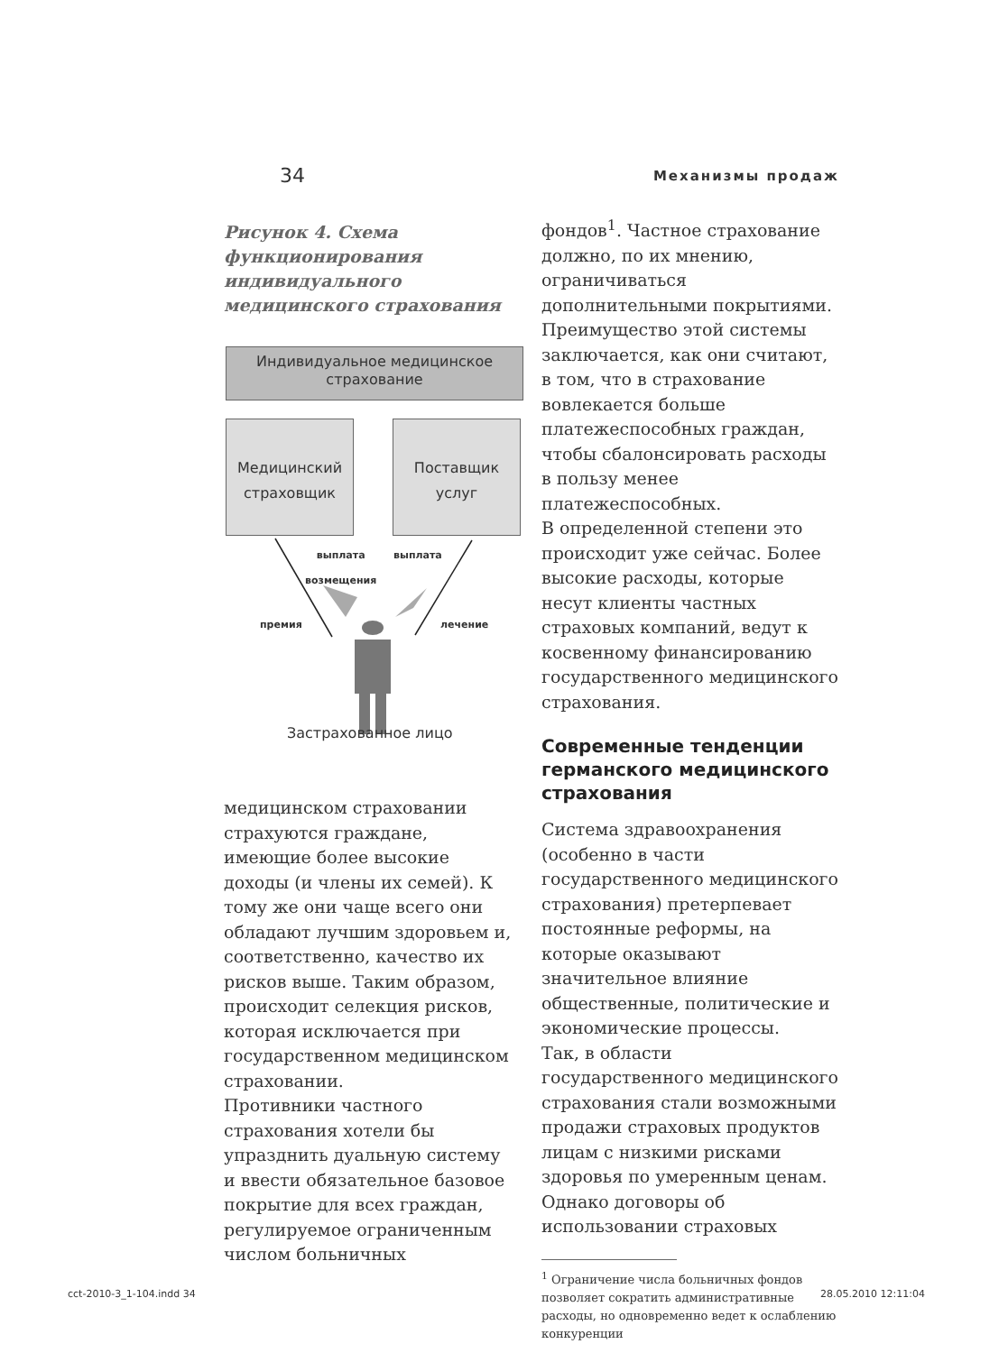34 Механизмы продаж
Рисунок 4. Схема функционирования индивидуального медицинского страхования
Индивидуальное медицинское
страхование
Медицинский
страховщик
Поставщик
услуг
выплата
возмещения
выплата
премия лечение
Застрахованное лицо
медицинском страховании страхуются граждане, имеющие более высокие доходы (и члены их семей). К тому же они чаще всего они обладают лучшим здоровьем и, соответственно, качество их рисков выше. Таким образом, происходит селекция рисков, которая исключается при государственном медицинском страховании.
Противники частного страхования хотели бы упразднить дуальную систему и ввести обязательное базовое покрытие для всех граждан, регулируемое ограниченным числом больничных
фондов<sup>1</sup>. Частное страхование должно, по их мнению, ограничиваться дополнительными покрытиями. Преимущество этой системы заключается, как они считают, в том, что в страхование вовлекается больше платежеспособных граждан, чтобы сбалонсировать расходы в пользу менее платежеспособных.
В определенной степени это происходит уже сейчас. Более высокие расходы, которые несут клиенты частных страховых компаний, ведут к косвенному финансированию государственного медицинского страхования.
Современные тенденции германского медицинского страхования
Система здравоохранения (особенно в части государственного медицинского страхования) претерпевает постоянные реформы, на которые оказывают значительное влияние общественные, политические и экономические процессы.
Так, в области государственного медицинского страхования стали возможными продажи страховых продуктов лицам с низкими рисками здоровья по умеренным ценам. Однако договоры об использовании страховых
<sup>1</sup> Ограничение числа больничных фондов позволяет сократить административные расходы, но одновременно ведет к ослаблению конкуренции
cct-2010-3_1-104.indd 34 28.05.2010 12:11:04